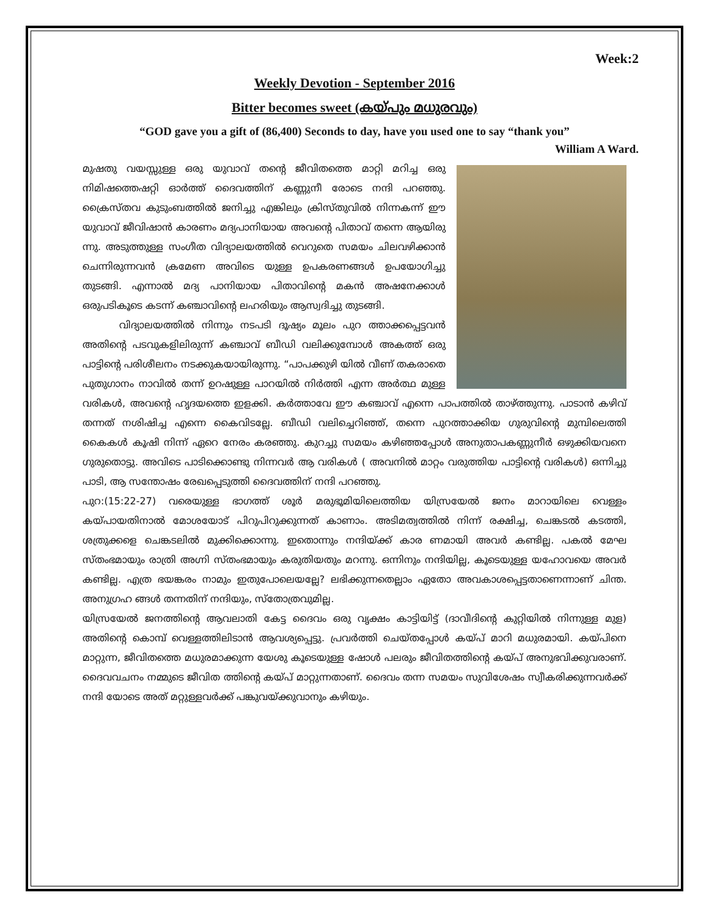Week:2
Weekly Devotion - September 2016
Bitter becomes sweet (കയ്പും മധുരവും)
“GOD gave you a gift of (86,400) Seconds to day, have you used one to say “thank you”
William A Ward.
മുഷതു വയസ്സുള്ള ഒരു യുവാവ് തന്റെ ജീവിതത്തെ മാറ്റി മറിച്ച ഒരു നിമിഷത്തെഷറ്റി ഓർത്ത് ദൈവത്തിന് കണ്ണുനീ രോടെ നന്ദി പറഞ്ഞു. ക്രൈസ്തവ കുടുംബത്തിൽ ജനിച്ചു എങ്കിലും ക്രിസ്തുവിൽ നിന്നകന്ന് ഈ യുവാവ് ജീവിഷാൻ കാരണം മദ്യപാനിയായ അവന്റെ പിതാവ് തന്നെ ആയിരു ന്നു. അടുത്തുള്ള സംഗീത വിദ്യാലയത്തിൽ വെറുതെ സമയം ചിലവഴിക്കാൻ ചെന്നിരുന്നവൻ ക്രമേണ അവിടെ യുള്ള ഉപകരണങ്ങൾ ഉപയോഗിച്ചു തുടങ്ങി. എന്നാൽ മദ്യ പാനിയായ പിതാവിന്റെ മകൻ അഷനേക്കാൾ ഒരുപടികൂടെ കടന്ന് കഞ്ചാവിന്റെ ലഹരിയും ആസ്വദിച്ചു തുടങ്ങി.
വിദ്യാലയത്തിൽ നിന്നും നടപടി ദൂഷ്യം മൂലം പുറ ത്താക്കപ്പെട്ടവൻ അതിന്റെ പടവുകളിലിരുന്ന് കഞ്ചാവ് ബീഡി വലിക്കുമ്പോൾ അകത്ത് ഒരു പാട്ടിന്റെ പരിശീലനം നടക്കുകയായിരുന്നു. “പാപക്കുഴി യിൽ വീണ് തകരാതെ പുതുഗാനം നാവിൽ തന്ന് ഉറഷുള്ള പാറയിൽ നിർത്തി എന്ന അർത്ഥ മുള്ള വരികൾ, അവന്റെ ഹൃദയത്തെ ഇളക്കി. കർത്താവേ ഈ കഞ്ചാവ് എന്നെ പാപത്തിൽ താഴ്ത്തുന്നു. പാടാൻ കഴിവ് തന്നത് നശിഷിച്ച എന്നെ കൈവിടല്ലേ. ബീഡി വലിച്ചെറിഞ്ഞ്, തന്നെ പുറത്താക്കിയ ഗുരുവിന്റെ മുമ്പിലെത്തി കൈകൾ കൂഷി നിന്ന് ഏറെ നേരം കരഞ്ഞു. കുറച്ചു സമയം കഴിഞ്ഞപ്പോൾ അനുതാപകണ്ണുനീർ ഒഴുക്കിയവനെ ഗുരുതൊട്ടു. അവിടെ പാടിക്കൊണ്ടു നിന്നവർ ആ വരികൾ ( അവനിൽ മാറ്റം വരുത്തിയ പാട്ടിന്റെ വരികൾ) ഒന്നിച്ചു പാടി, ആ സന്തോഷം രേഖപ്പെടുത്തി ദൈവത്തിന് നന്ദി പറഞ്ഞു.
പുറ:(15:22-27) വരെയുള്ള ഭാഗത്ത് ശൂർ മരുഭൂമിയിലെത്തിയ യിസ്രയേൽ ജനം മാറായിലെ വെള്ളം കയ്പായതിനാൽ മോശയോട് പിറുപിറുക്കുന്നത് കാണാം. അടിമത്വത്തിൽ നിന്ന് രക്ഷിച്ച, ചെങ്കടൽ കടത്തി, ശത്രുക്കളെ ചെങ്കടലിൽ മുക്കിക്കൊന്നു. ഇതൊന്നും നന്ദിയ്ക്ക് കാര ണമായി അവർ കണ്ടില്ല. പകൽ മേഘ സ്തംഭമായും രാത്രി അഗ്നി സ്തംഭമായും കരുതിയതും മറന്നു. ഒന്നിനും നന്ദിയില്ല, കൂടെയുള്ള യഹോവയെ അവർ കണ്ടില്ല. എത്ര ഭയങ്കരം നാമും ഇതുപോലെയല്ലേ? ലഭിക്കുന്നതെല്ലാം ഏതോ അവകാശപ്പെട്ടതാണെന്നാണ് ചിന്ത. അനുഗ്രഹ ങ്ങൾ തന്നതിന് നന്ദിയും, സ്തോത്രവുമില്ല.
യിസ്രയേൽ ജനത്തിന്റെ ആവലാതി കേട്ട ദൈവം ഒരു വൃക്ഷം കാട്ടിയിട്ട് (ദാവീദിന്റെ കുറ്റിയിൽ നിന്നുള്ള മുള) അതിന്റെ കൊമ്പ് വെള്ളത്തിലിടാൻ ആവശ്യപ്പെട്ടു. പ്രവർത്തി ചെയ്തപ്പോൾ കയ്പ് മാറി മധുരമായി. കയ്പിനെ മാറ്റുന്ന, ജീവിതത്തെ മധുരമാക്കുന്ന യേശു കൂടെയുള്ള ഷോൾ പലരും ജീവിതത്തിന്റെ കയ്പ് അനുഭവിക്കുവരാണ്. ദൈവവചനം നമ്മുടെ ജീവിത ത്തിന്റെ കയ്പ് മാറ്റുന്നതാണ്. ദൈവം തന്ന സമയം സുവിശേഷം സ്വീകരിക്കുന്നവർക്ക് നന്ദി യോടെ അത് മറ്റുള്ളവർക്ക് പങ്കുവയ്ക്കുവാനും കഴിയും.